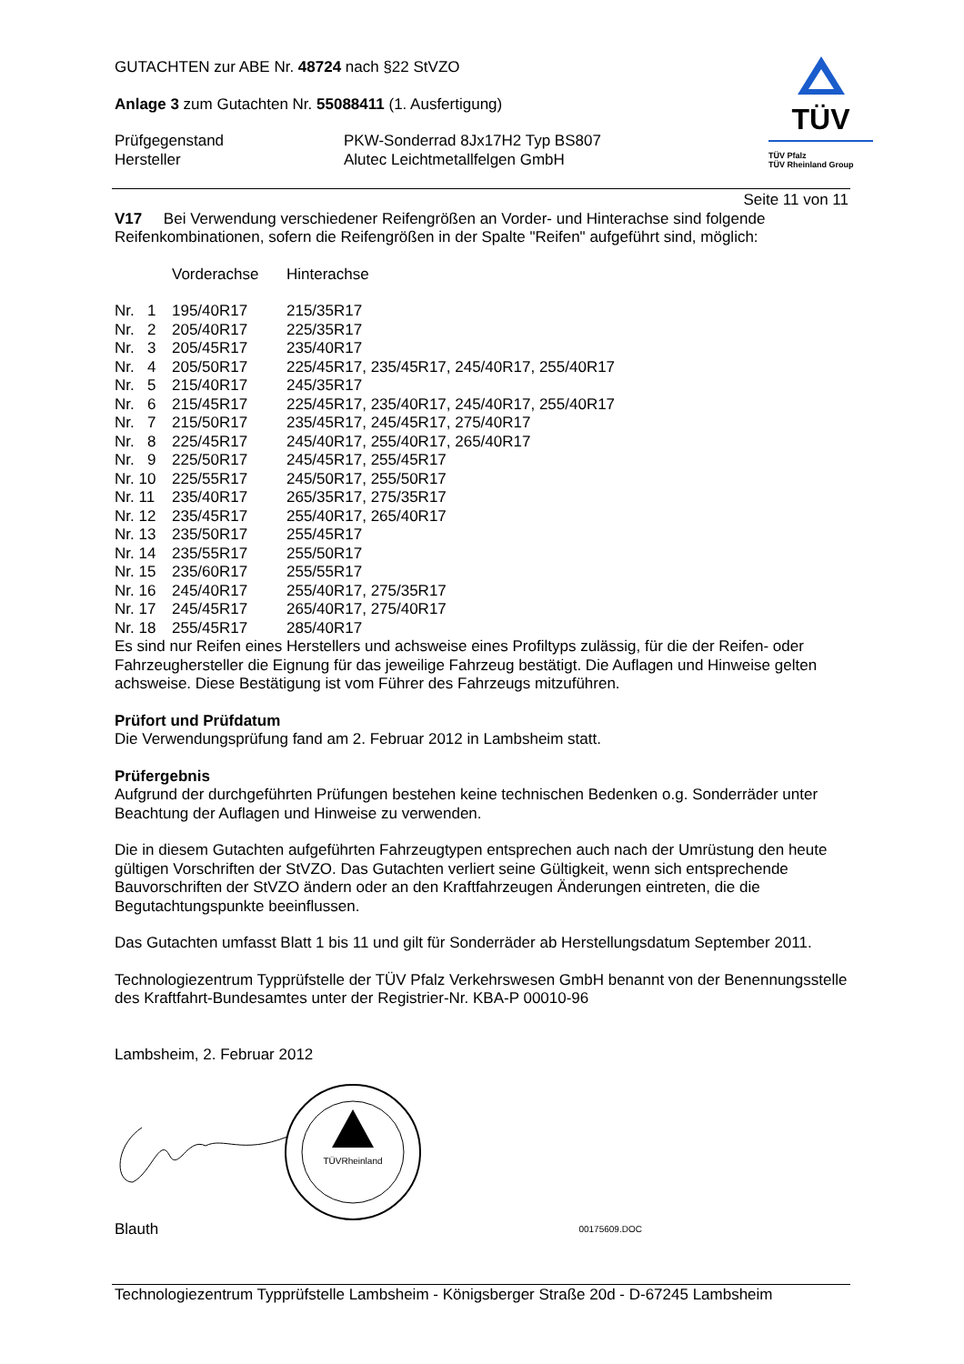TÜV
TÜV Pfalz
TÜV Rheinland Group
GUTACHTEN zur ABE Nr. 48724 nach §22 StVZO
Anlage 3 zum Gutachten Nr. 55088411 (1. Ausfertigung)
| Prüfgegenstand | PKW-Sonderrad 8Jx17H2 Typ BS807 |
| Hersteller | Alutec Leichtmetallfelgen GmbH |
Seite 11 von 11
V17 Bei Verwendung verschiedener Reifengrößen an Vorder- und Hinterachse sind folgende Reifenkombinationen, sofern die Reifengrößen in der Spalte "Reifen" aufgeführt sind, möglich:
| | Vorderachse | Hinterachse |
| Nr. 1 | 195/40R17 | 215/35R17 |
| Nr. 2 | 205/40R17 | 225/35R17 |
| Nr. 3 | 205/45R17 | 235/40R17 |
| Nr. 4 | 205/50R17 | 225/45R17, 235/45R17, 245/40R17, 255/40R17 |
| Nr. 5 | 215/40R17 | 245/35R17 |
| Nr. 6 | 215/45R17 | 225/45R17, 235/40R17, 245/40R17, 255/40R17 |
| Nr. 7 | 215/50R17 | 235/45R17, 245/45R17, 275/40R17 |
| Nr. 8 | 225/45R17 | 245/40R17, 255/40R17, 265/40R17 |
| Nr. 9 | 225/50R17 | 245/45R17, 255/45R17 |
| Nr. 10 | 225/55R17 | 245/50R17, 255/50R17 |
| Nr. 11 | 235/40R17 | 265/35R17, 275/35R17 |
| Nr. 12 | 235/45R17 | 255/40R17, 265/40R17 |
| Nr. 13 | 235/50R17 | 255/45R17 |
| Nr. 14 | 235/55R17 | 255/50R17 |
| Nr. 15 | 235/60R17 | 255/55R17 |
| Nr. 16 | 245/40R17 | 255/40R17, 275/35R17 |
| Nr. 17 | 245/45R17 | 265/40R17, 275/40R17 |
| Nr. 18 | 255/45R17 | 285/40R17 |
Es sind nur Reifen eines Herstellers und achsweise eines Profiltyps zulässig, für die der Reifen- oder Fahrzeughersteller die Eignung für das jeweilige Fahrzeug bestätigt. Die Auflagen und Hinweise gelten achsweise. Diese Bestätigung ist vom Führer des Fahrzeugs mitzuführen.
Prüfort und Prüfdatum
Die Verwendungsprüfung fand am 2. Februar 2012 in Lambsheim statt.
Prüfergebnis
Aufgrund der durchgeführten Prüfungen bestehen keine technischen Bedenken o.g. Sonderräder unter Beachtung der Auflagen und Hinweise zu verwenden.
Die in diesem Gutachten aufgeführten Fahrzeugtypen entsprechen auch nach der Umrüstung den heute gültigen Vorschriften der StVZO. Das Gutachten verliert seine Gültigkeit, wenn sich entsprechende Bauvorschriften der StVZO ändern oder an den Kraftfahrzeugen Änderungen eintreten, die die Begutachtungspunkte beeinflussen.
Das Gutachten umfasst Blatt 1 bis 11 und gilt für Sonderräder ab Herstellungsdatum September 2011.
Technologiezentrum Typprüfstelle der TÜV Pfalz Verkehrswesen GmbH benannt von der Benennungsstelle des Kraftfahrt-Bundesamtes unter der Registrier-Nr. KBA-P 00010-96
Lambsheim, 2. Februar 2012
TÜVRheinland
| Blauth | 00175609.DOC |
Technologiezentrum Typprüfstelle Lambsheim - Königsberger Straße 20d - D-67245 Lambsheim